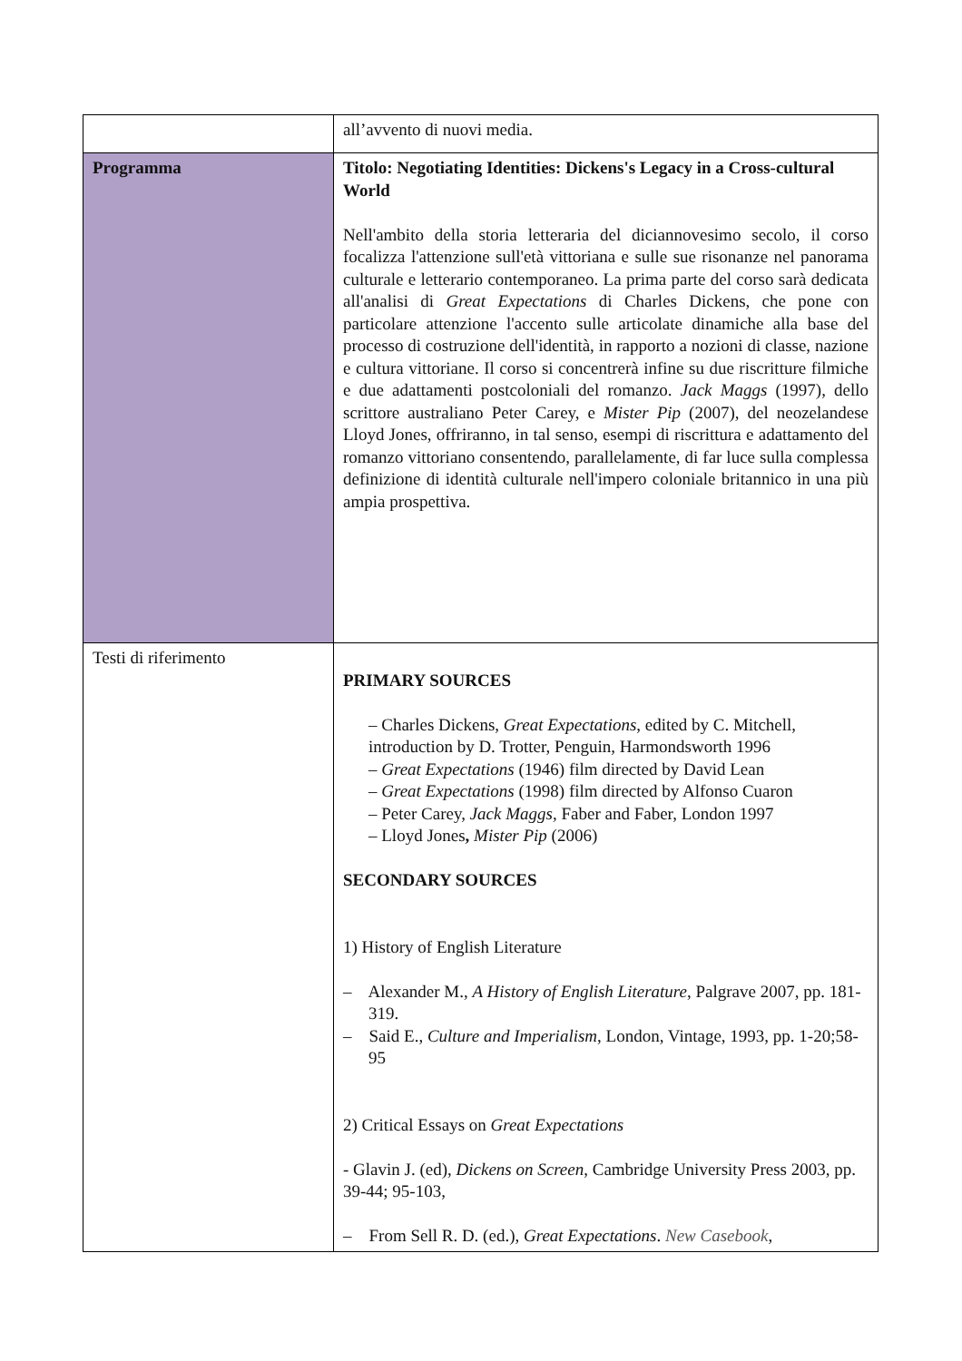| | all’avvento di nuovi media. |
| Programma | Titolo: Negotiating Identities: Dickens's Legacy in a Cross-cultural World Nell'ambito della storia letteraria del diciannovesimo secolo, il corso focalizza l'attenzione sull'età vittoriana e sulle sue risonanze nel panorama culturale e letterario contemporaneo. La prima parte del corso sarà dedicata all'analisi di Great Expectations di Charles Dickens, che pone con particolare attenzione l'accento sulle articolate dinamiche alla base del processo di costruzione dell'identità, in rapporto a nozioni di classe, nazione e cultura vittoriane. Il corso si concentrerà infine su due riscritture filmiche e due adattamenti postcoloniali del romanzo. Jack Maggs (1997), dello scrittore australiano Peter Carey, e Mister Pip (2007), del neozelandese Lloyd Jones, offriranno, in tal senso, esempi di riscrittura e adattamento del romanzo vittoriano consentendo, parallelamente, di far luce sulla complessa definizione di identità culturale nell'impero coloniale britannico in una più ampia prospettiva. |
| Testi di riferimento | PRIMARY SOURCES – Charles Dickens, Great Expectations , edited by C. Mitchell, introduction by D. Trotter, Penguin, Harmondsworth 1996 – Great Expectations (1946) film directed by David Lean – Great Expectations (1998) film directed by Alfonso Cuaron – Peter Carey, Jack Maggs, Faber and Faber, London 1997 – Lloyd Jones , Mister Pip (2006) SECONDARY SOURCES 1) History of English Literature – Alexander M., A History of English Literature , Palgrave 2007, pp. 181-319. – Said E., Culture and Imperialism , London, Vintage, 1993, pp. 1-20;58-95 2) Critical Essays on Great Expectations - Glavin J. (ed), Dickens on Screen , Cambridge University Press 2003, pp. 39-44; 95-103, – From Sell R. D. (ed.), Great Expectations . New Casebook , |